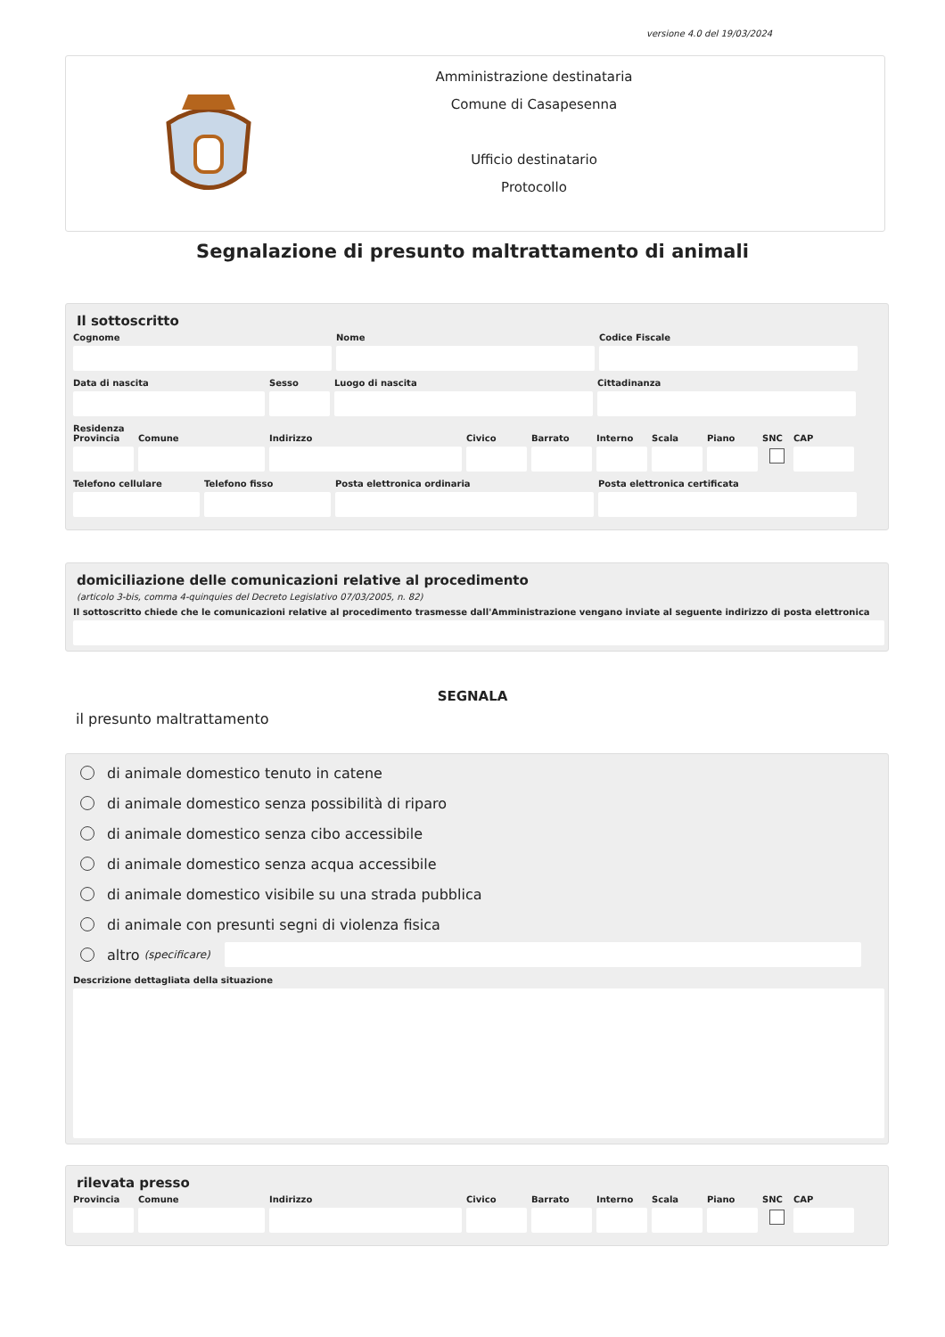versione 4.0 del 19/03/2024
Amministrazione destinataria
Comune di Casapesenna
Ufficio destinatario
Protocollo
Segnalazione di presunto maltrattamento di animali
Il sottoscritto
Cognome Nome Codice Fiscale
Data di nascita Sesso Luogo di nascita Cittadinanza
Residenza
Provincia
Comune Indirizzo Civico Barrato Interno
Scala Piano SNC CAP
Telefono cellulare
Telefono fisso Posta elettronica ordinaria Posta elettronica certificata
domiciliazione delle comunicazioni relative al procedimento
(articolo 3-bis, comma 4-quinquies del Decreto Legislativo 07/03/2005, n. 82)
Il sottoscritto chiede che le comunicazioni relative al procedimento trasmesse dall'Amministrazione vengano inviate al seguente indirizzo di posta elettronica
SEGNALA
il presunto maltrattamento
di animale domestico tenuto in catene
di animale domestico senza possibilità di riparo
di animale domestico senza cibo accessibile
di animale domestico senza acqua accessibile
di animale domestico visibile su una strada pubblica
di animale con presunti segni di violenza fisica
altro (specificare)
Descrizione dettagliata della situazione
rilevata presso
Provincia
Comune Indirizzo Civico Barrato Interno
Scala Piano SNC CAP